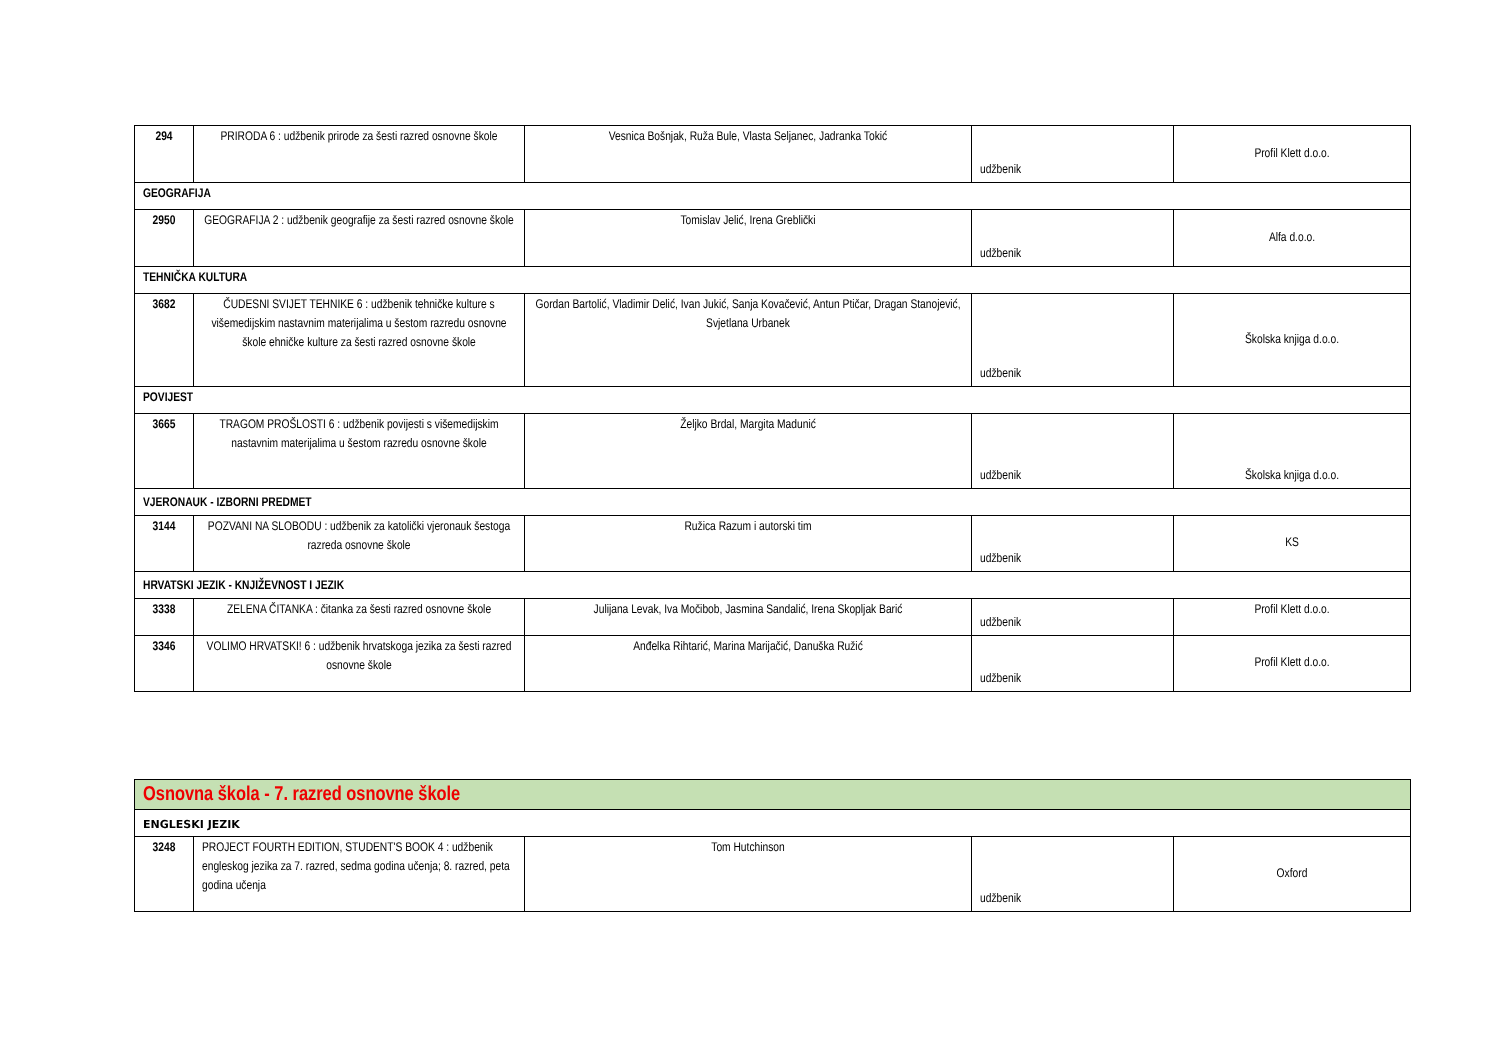| 294 | PRIRODA 6 : udžbenik prirode za šesti razred osnovne škole | Vesnica Bošnjak, Ruža Bule, Vlasta Seljanec, Jadranka Tokić | udžbenik | Profil Klett d.o.o. |
| GEOGRAFIJA | | | | |
| 2950 | GEOGRAFIJA 2 : udžbenik geografije za šesti razred osnovne škole | Tomislav Jelić, Irena Greblički | udžbenik | Alfa d.o.o. |
| TEHNIČKA KULTURA | | | | |
| 3682 | ČUDESNI SVIJET TEHNIKE 6 : udžbenik tehničke kulture s višemedijskim nastavnim materijalima u šestom razredu osnovne škole ehničke kulture za šesti razred osnovne škole | Gordan Bartolić, Vladimir Delić, Ivan Jukić, Sanja Kovačević, Antun Ptičar, Dragan Stanojević, Svjetlana Urbanek | udžbenik | Školska knjiga d.o.o. |
| POVIJEST | | | | |
| 3665 | TRAGOM PROŠLOSTI 6 : udžbenik povijesti s višemedijskim nastavnim materijalima u šestom razredu osnovne škole | Željko Brdal, Margita Madunić | udžbenik | Školska knjiga d.o.o. |
| VJERONAUK - IZBORNI PREDMET | | | | |
| 3144 | POZVANI NA SLOBODU : udžbenik za katolički vjeronauk šestoga razreda osnovne škole | Ružica Razum i autorski tim | udžbenik | KS |
| HRVATSKI JEZIK - KNJIŽEVNOST I JEZIK | | | | |
| 3338 | ZELENA ČITANKA : čitanka za šesti razred osnovne škole | Julijana Levak, Iva Močibob, Jasmina Sandalić, Irena Skopljak Barić | udžbenik | Profil Klett d.o.o. |
| 3346 | VOLIMO HRVATSKI! 6 : udžbenik hrvatskoga jezika za šesti razred osnovne škole | Anđelka Rihtarić, Marina Marijačić, Danuška Ružić | udžbenik | Profil Klett d.o.o. |
| Osnovna škola - 7. razred osnovne škole | | | | |
| ENGLESKI JEZIK | | | | |
| 3248 | PROJECT FOURTH EDITION, STUDENT'S BOOK 4 : udžbenik engleskog jezika za 7. razred, sedma godina učenja; 8. razred, peta godina učenja | Tom Hutchinson | udžbenik | Oxford |